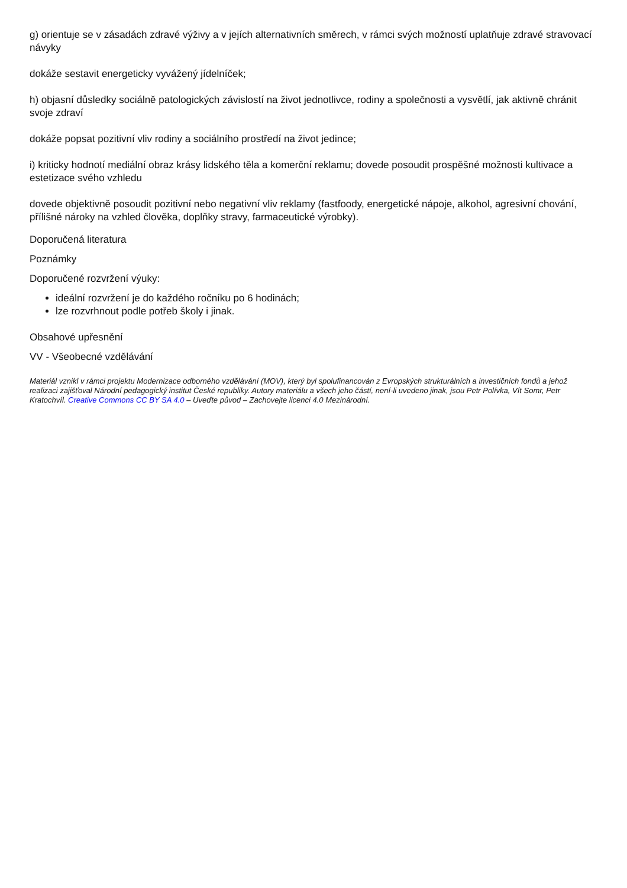g) orientuje se v zásadách zdravé výživy a v jejích alternativních směrech, v rámci svých možností uplatňuje zdravé stravovací návyky
dokáže sestavit energeticky vyvážený jídelníček;
h) objasní důsledky sociálně patologických závislostí na život jednotlivce, rodiny a společnosti a vysvětlí, jak aktivně chránit svoje zdraví
dokáže popsat pozitivní vliv rodiny a sociálního prostředí na život jedince;
i) kriticky hodnotí mediální obraz krásy lidského těla a komerční reklamu; dovede posoudit prospěšné možnosti kultivace a estetizace svého vzhledu
dovede objektivně posoudit pozitivní nebo negativní vliv reklamy (fastfoody, energetické nápoje, alkohol, agresivní chování, přílišné nároky na vzhled člověka, doplňky stravy, farmaceutické výrobky).
Doporučená literatura
Poznámky
Doporučené rozvržení výuky:
ideální rozvržení je do každého ročníku po 6 hodinách;
lze rozvrhnout podle potřeb školy i jinak.
Obsahové upřesnění
VV - Všeobecné vzdělávání
Materiál vznikl v rámci projektu Modernizace odborného vzdělávání (MOV), který byl spolufinancován z Evropských strukturálních a investičních fondů a jehož realizaci zajišťoval Národní pedagogický institut České republiky. Autory materiálu a všech jeho částí, není-li uvedeno jinak, jsou Petr Polívka, Vít Somr, Petr Kratochvíl. Creative Commons CC BY SA 4.0 – Uveďte původ – Zachovejte licenci 4.0 Mezinárodní.